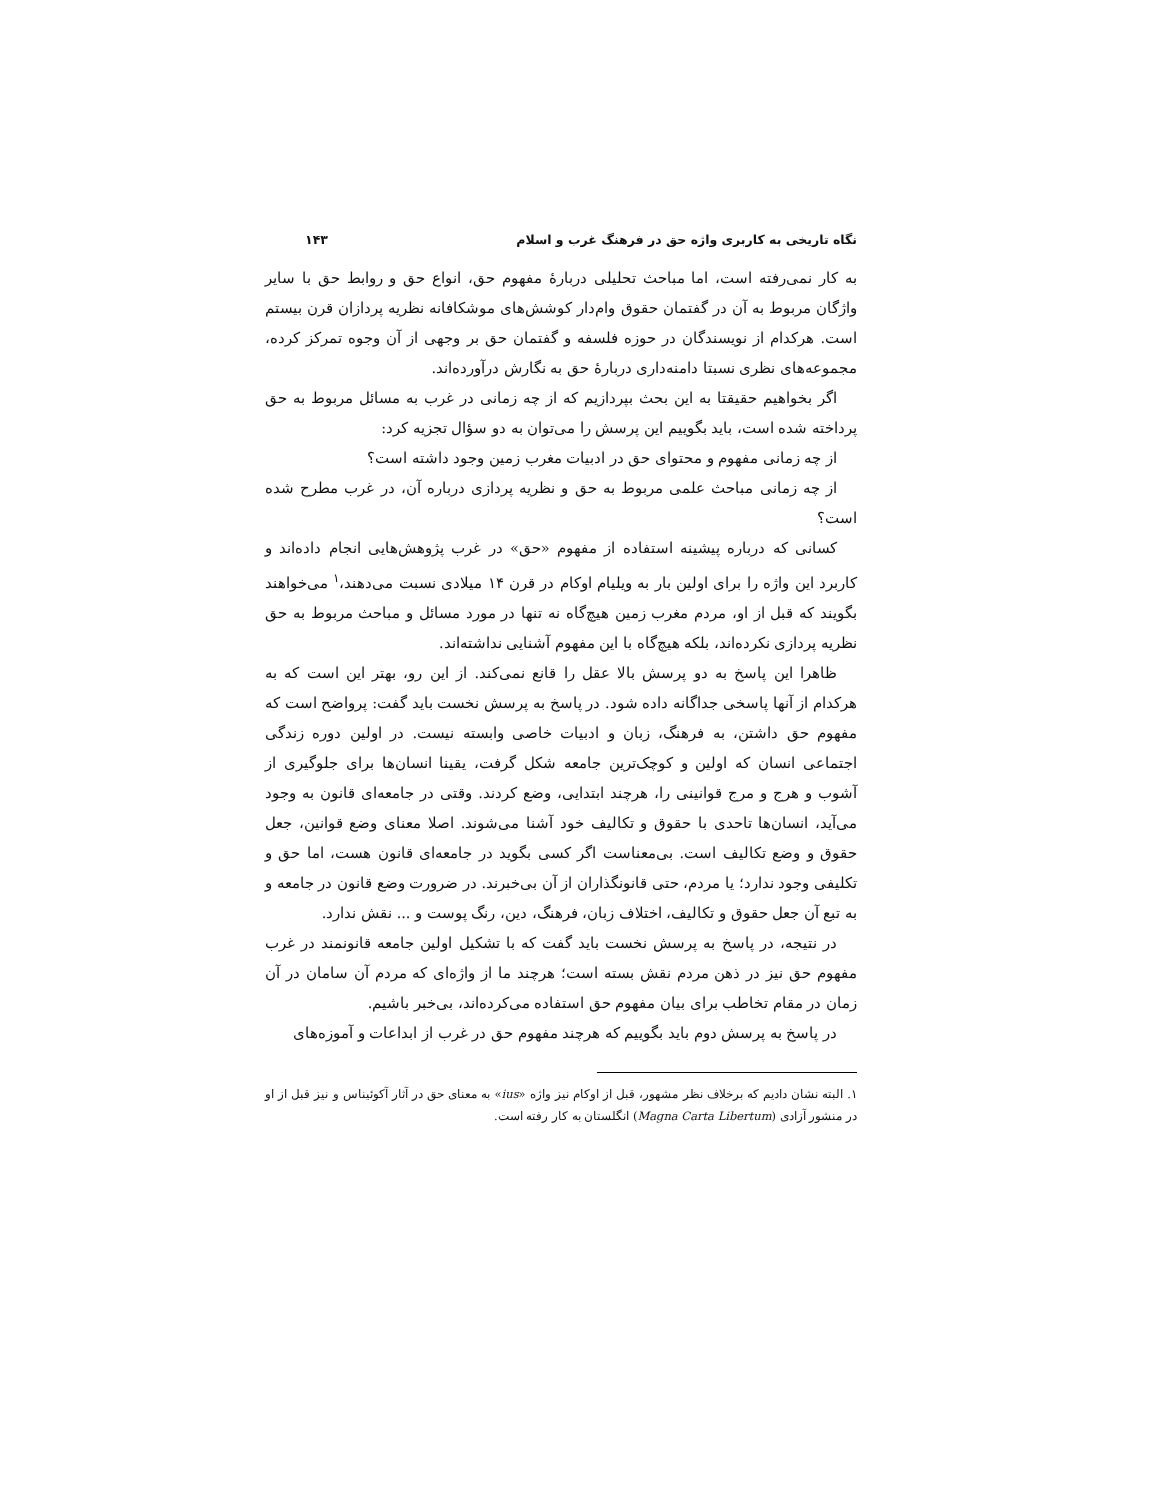نگاه تاریخی به کاربری واژه حق در فرهنگ غرب و اسلام ۱۴۳
به کار نمی‌رفته است، اما مباحث تحلیلی دربارهٔ مفهوم حق، انواع حق و روابط حق با سایر واژگان مربوط به آن در گفتمان حقوق وام‌دار کوشش‌های موشکافانه نظریه پردازان قرن بیستم است. هرکدام از نویسندگان در حوزه فلسفه و گفتمان حق بر وجهی از آن وجوه تمرکز کرده، مجموعه‌های نظری نسبتا دامنه‌داری دربارهٔ حق به نگارش درآورده‌اند.
اگر بخواهیم حقیقتا به این بحث بپردازیم که از چه زمانی در غرب به مسائل مربوط به حق پرداخته شده است، باید بگوییم این پرسش را می‌توان به دو سؤال تجزیه کرد:
از چه زمانی مفهوم و محتوای حق در ادبیات مغرب زمین وجود داشته است؟
از چه زمانی مباحث علمی مربوط به حق و نظریه پردازی درباره آن، در غرب مطرح شده است؟
کسانی که درباره پیشینه استفاده از مفهوم «حق» در غرب پژوهش‌هایی انجام داده‌اند و کاربرد این واژه را برای اولین بار به ویلیام اوکام در قرن ۱۴ میلادی نسبت می‌دهند،<sup>۱</sup> می‌خواهند بگویند که قبل از او، مردم مغرب زمین هیچ‌گاه نه تنها در مورد مسائل و مباحث مربوط به حق نظریه پردازی نکرده‌اند، بلکه هیچ‌گاه با این مفهوم آشنایی نداشته‌اند.
ظاهرا این پاسخ به دو پرسش بالا عقل را قانع نمی‌کند. از این رو، بهتر این است که به هرکدام از آنها پاسخی جداگانه داده شود. در پاسخ به پرسش نخست باید گفت: پرواضح است که مفهوم حق داشتن، به فرهنگ، زبان و ادبیات خاصی وابسته نیست. در اولین دوره زندگی اجتماعی انسان که اولین و کوچک‌ترین جامعه شکل گرفت، یقینا انسان‌ها برای جلوگیری از آشوب و هرج و مرج قوانینی را، هرچند ابتدایی، وضع کردند. وقتی در جامعه‌ای قانون به وجود می‌آید، انسان‌ها تاحدی با حقوق و تکالیف خود آشنا می‌شوند. اصلا معنای وضع قوانین، جعل حقوق و وضع تکالیف است. بی‌معناست اگر کسی بگوید در جامعه‌ای قانون هست، اما حق و تکلیفی وجود ندارد؛ یا مردم، حتی قانونگذاران از آن بی‌خبرند. در ضرورت وضع قانون در جامعه و به تبع آن جعل حقوق و تکالیف، اختلاف زبان، فرهنگ، دین، رنگ پوست و ... نقش ندارد.
در نتیجه، در پاسخ به پرسش نخست باید گفت که با تشکیل اولین جامعه قانونمند در غرب مفهوم حق نیز در ذهن مردم نقش بسته است؛ هرچند ما از واژه‌ای که مردم آن سامان در آن زمان در مقام تخاطب برای بیان مفهوم حق استفاده می‌کرده‌اند، بی‌خبر باشیم.
در پاسخ به پرسش دوم باید بگوییم که هرچند مفهوم حق در غرب از ابداعات و آموزه‌های
۱. البته نشان دادیم که برخلاف نظر مشهور، قبل از اوکام نیز واژه «ius» به معنای حق در آثار آکوئیناس و نیز قبل از او در منشور آزادی (Magna Carta Libertum) انگلستان به کار رفته است.